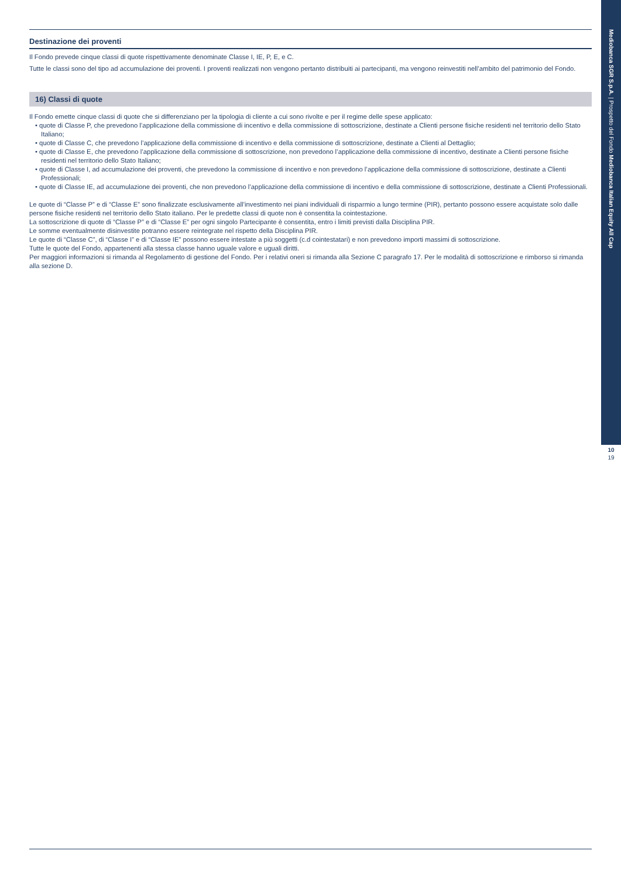Destinazione dei proventi
Il Fondo prevede cinque classi di quote rispettivamente denominate Classe I, IE, P, E, e C.
Tutte le classi sono del tipo ad accumulazione dei proventi. I proventi realizzati non vengono pertanto distribuiti ai partecipanti, ma vengono reinvestiti nell’ambito del patrimonio del Fondo.
16) Classi di quote
Il Fondo emette cinque classi di quote che si differenziano per la tipologia di cliente a cui sono rivolte e per il regime delle spese applicato:
• quote di Classe P, che prevedono l’applicazione della commissione di incentivo e della commissione di sottoscrizione, destinate a Clienti persone fisiche residenti nel territorio dello Stato Italiano;
• quote di Classe C, che prevedono l’applicazione della commissione di incentivo e della commissione di sottoscrizione, destinate a Clienti al Dettaglio;
• quote di Classe E, che prevedono l’applicazione della commissione di sottoscrizione, non prevedono l’applicazione della commissione di incentivo, destinate a Clienti persone fisiche residenti nel territorio dello Stato Italiano;
• quote di Classe I, ad accumulazione dei proventi, che prevedono la commissione di incentivo e non prevedono l’applicazione della commissione di sottoscrizione, destinate a Clienti Professionali;
• quote di Classe IE, ad accumulazione dei proventi, che non prevedono l’applicazione della commissione di incentivo e della commissione di sottoscrizione, destinate a Clienti Professionali.
Le quote di “Classe P” e di “Classe E” sono finalizzate esclusivamente all’investimento nei piani individuali di risparmio a lungo termine (PIR), pertanto possono essere acquistate solo dalle persone fisiche residenti nel territorio dello Stato italiano. Per le predette classi di quote non è consentita la cointestazione.
La sottoscrizione di quote di “Classe P” e di “Classe E” per ogni singolo Partecipante è consentita, entro i limiti previsti dalla Disciplina PIR.
Le somme eventualmente disinvestite potranno essere reintegrate nel rispetto della Disciplina PIR.
Le quote di “Classe C”, di “Classe I” e di “Classe IE” possono essere intestate a più soggetti (c.d cointestatari) e non prevedono importi massimi di sottoscrizione.
Tutte le quote del Fondo, appartenenti alla stessa classe hanno uguale valore e uguali diritti.
Per maggiori informazioni si rimanda al Regolamento di gestione del Fondo. Per i relativi oneri si rimanda alla Sezione C paragrafo 17. Per le modalità di sottoscrizione e rimborso si rimanda alla sezione D.
Mediobanca SGR S.p.A. | Prospetto del Fondo Mediobanca Italian Equity All Cap
10
19